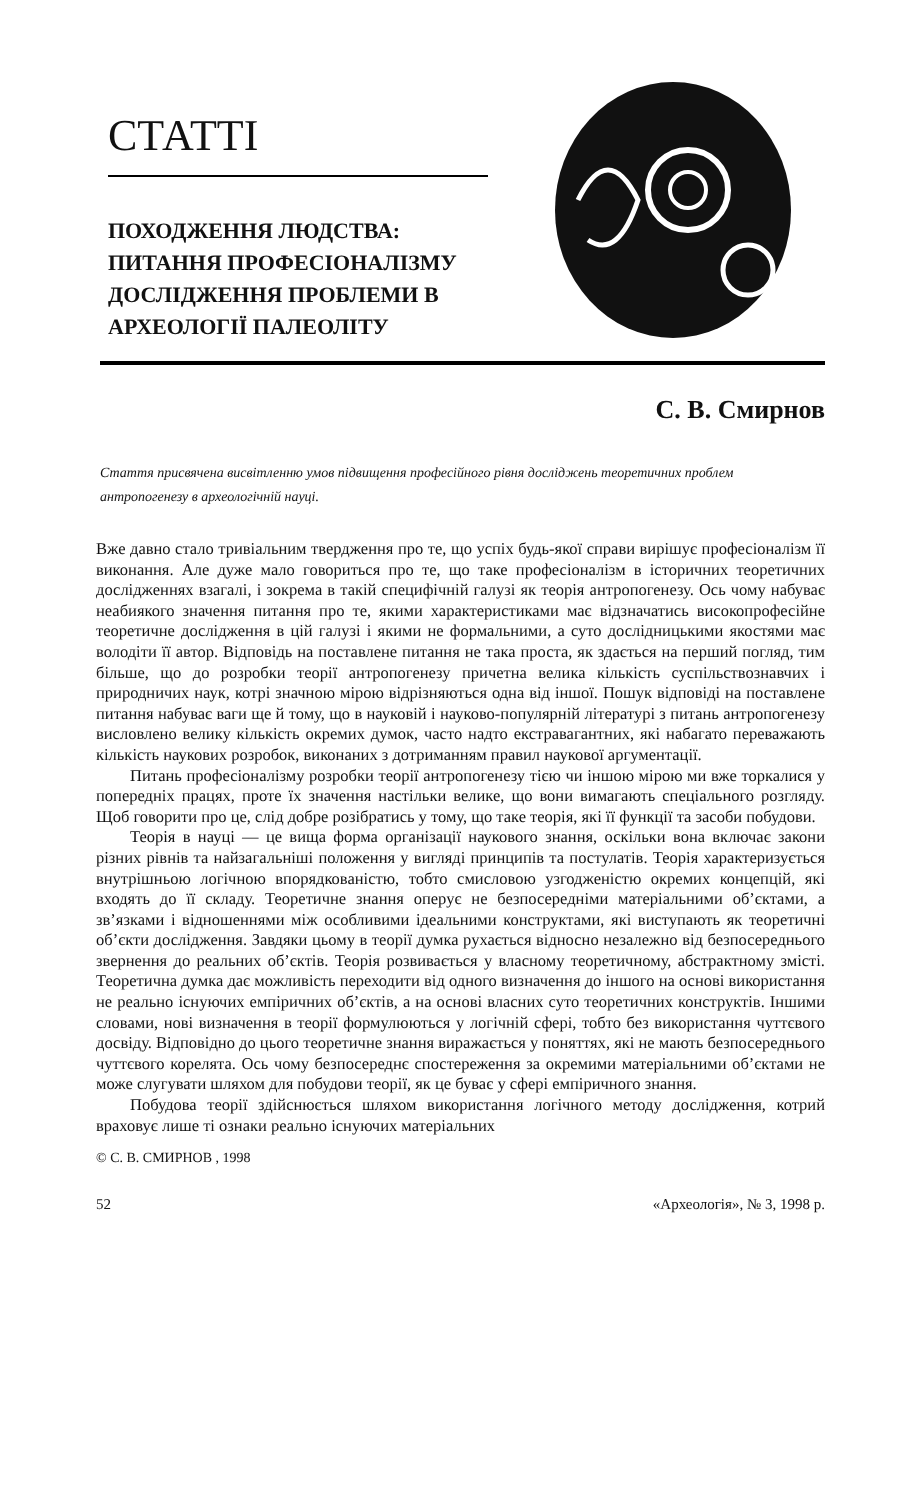СТАТТІ
ПОХОДЖЕННЯ ЛЮДСТВА: ПИТАННЯ ПРОФЕСІОНАЛІЗМУ ДОСЛІДЖЕННЯ ПРОБЛЕМИ В АРХЕОЛОГІЇ ПАЛЕОЛІТУ
С. В. Смирнов
Стаття присвячена висвітленню умов підвищення професійного рівня досліджень теоретичних проблем антропогенезу в археологічній науці.
Вже давно стало тривіальним твердження про те, що успіх будь-якої справи вирішує професіоналізм її виконання. Але дуже мало говориться про те, що таке професіоналізм в історичних теоретичних дослідженнях взагалі, і зокрема в такій специфічній галузі як теорія антропогенезу. Ось чому набуває неабиякого значення питання про те, якими характеристиками має відзначатись високопрофесійне теоретичне дослідження в цій галузі і якими не формальними, а суто дослідницькими якостями має володіти її автор. Відповідь на поставлене питання не така проста, як здається на перший погляд, тим більше, що до розробки теорії антропогенезу причетна велика кількість суспільствознавчих і природничих наук, котрі значною мірою відрізняються одна від іншої. Пошук відповіді на поставлене питання набуває ваги ще й тому, що в науковій і науково-популярній літературі з питань антропогенезу висловлено велику кількість окремих думок, часто надто екстравагантних, які набагато переважають кількість наукових розробок, виконаних з дотриманням правил наукової аргументації.
Питань професіоналізму розробки теорії антропогенезу тією чи іншою мірою ми вже торкалися у попередніх працях, проте їх значення настільки велике, що вони вимагають спеціального розгляду. Щоб говорити про це, слід добре розібратись у тому, що таке теорія, які її функції та засоби побудови.
Теорія в науці — це вища форма організації наукового знання, оскільки вона включає закони різних рівнів та найзагальніші положення у вигляді принципів та постулатів. Теорія характеризується внутрішньою логічною впорядкованістю, тобто смисловою узгодженістю окремих концепцій, які входять до її складу. Теоретичне знання оперує не безпосередніми матеріальними об’єктами, а зв’язками і відношеннями між особливими ідеальними конструктами, які виступають як теоретичні об’єкти дослідження. Завдяки цьому в теорії думка рухається відносно незалежно від безпосереднього звернення до реальних об’єктів. Теорія розвивається у власному теоретичному, абстрактному змісті. Теоретична думка дає можливість переходити від одного визначення до іншого на основі використання не реально існуючих емпіричних об’єктів, а на основі власних суто теоретичних конструктів. Іншими словами, нові визначення в теорії формулюються у логічній сфері, тобто без використання чуттєвого досвіду. Відповідно до цього теоретичне знання виражається у поняттях, які не мають безпосереднього чуттєвого корелята. Ось чому безпосереднє спостереження за окремими матеріальними об’єктами не може слугувати шляхом для побудови теорії, як це буває у сфері емпіричного знання.
Побудова теорії здійснюється шляхом використання логічного методу дослідження, котрий враховує лише ті ознаки реально існуючих матеріальних
© С. В. СМИРНОВ , 1998
52 «Археологія», № 3, 1998 р.